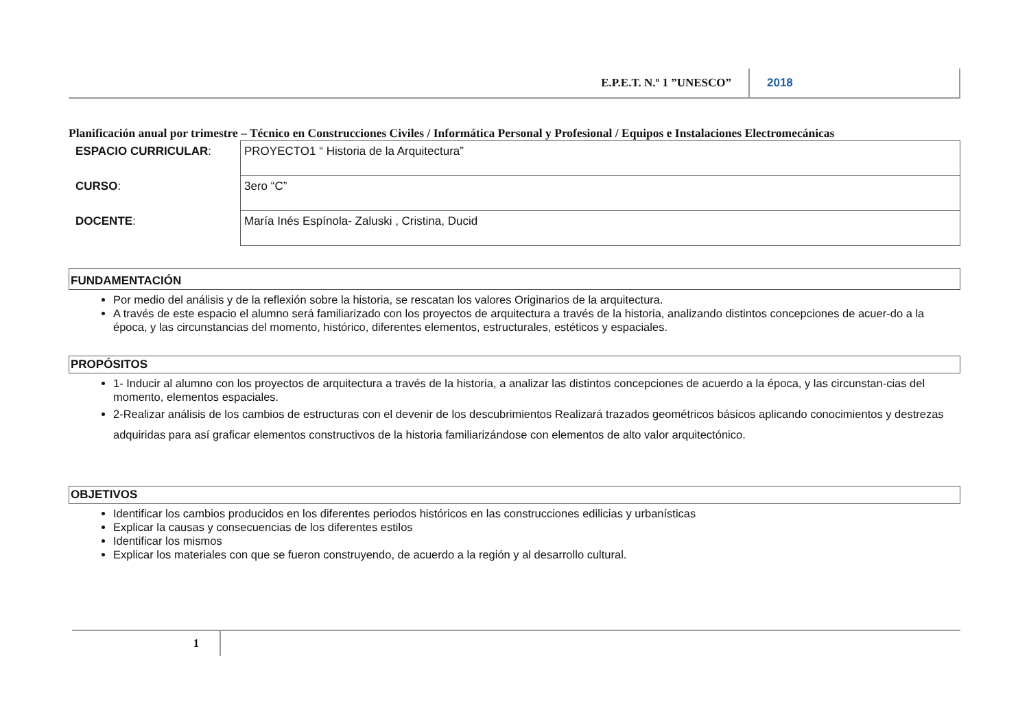E.P.E.T. N.º 1 ”UNESCO” 2018
Planificación anual por trimestre – Técnico en Construcciones Civiles / Informática Personal y Profesional / Equipos e Instalaciones Electromecánicas
| ESPACIO CURRICULAR : | PROYECTO1 “ Historia de la Arquitectura” |
| CURSO : | 3ero “C” |
| DOCENTE : | María Inés Espínola- Zaluski , Cristina, Ducid |
FUNDAMENTACIÓN
Por medio del análisis y de la reflexión sobre la historia, se rescatan los valores Originarios de la arquitectura.
A través de este espacio el alumno será familiarizado con los proyectos de arquitectura a través de la historia, analizando distintos concepciones de acuer-do a la época, y las circunstancias del momento, histórico, diferentes elementos, estructurales, estéticos y espaciales.
PROPÓSITOS
1- Inducir al alumno con los proyectos de arquitectura a través de la historia, a analizar las distintos concepciones de acuerdo a la época, y las circunstan-cias del momento, elementos espaciales.
2-Realizar análisis de los cambios de estructuras con el devenir de los descubrimientos Realizará trazados geométricos básicos aplicando conocimientos y destrezas adquiridas para así graficar elementos constructivos de la historia familiarizándose con elementos de alto valor arquitectónico.
OBJETIVOS
Identificar los cambios producidos en los diferentes periodos históricos en las construcciones edilicias y urbanísticas
Explicar la causas y consecuencias de los diferentes estilos
Identificar los mismos
Explicar los materiales con que se fueron construyendo, de acuerdo a la región y al desarrollo cultural.
1